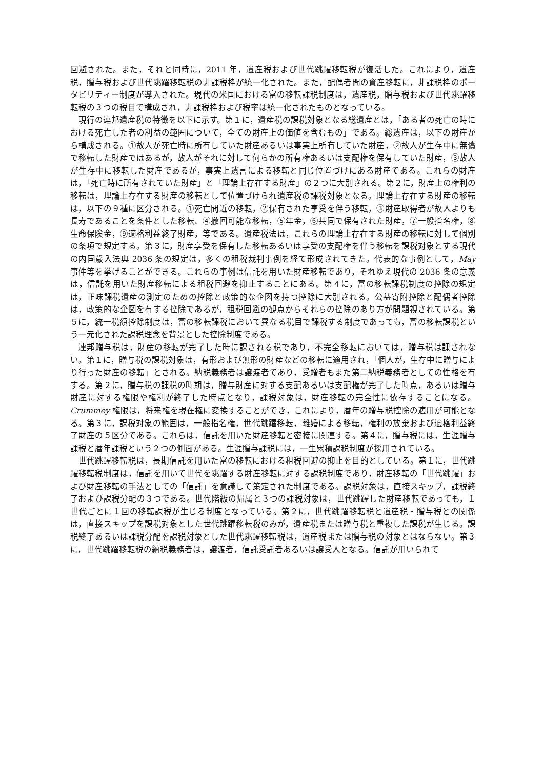回避された。また，それと同時に，2011 年，遺産税および世代跳躍移転税が復活した。これにより，遺産税，贈与税および世代跳躍移転税の非課税枠が統一化された。また，配偶者間の資産移転に，非課税枠のポータビリティー制度が導入された。現代の米国における富の移転課税制度は，遺産税，贈与税および世代跳躍移転税の３つの税目で構成され，非課税枠および税率は統一化されたものとなっている。
現行の連邦遺産税の特徴を以下に示す。第１に，遺産税の課税対象となる総遺産とは，「ある者の死亡の時における死亡した者の利益の範囲について，全ての財産上の価値を含むもの」である。総遺産は，以下の財産から構成される。①故人が死亡時に所有していた財産あるいは事実上所有していた財産，②故人が生存中に無償で移転した財産ではあるが，故人がそれに対して何らかの所有権あるいは支配権を保有していた財産，③故人が生存中に移転した財産であるが，事実上遺言による移転と同じ位置づけにある財産である。これらの財産は，「死亡時に所有されていた財産」と「理論上存在する財産」の２つに大別される。第２に，財産上の権利の移転は，理論上存在する財産の移転として位置づけられ遺産税の課税対象となる。理論上存在する財産の移転は，以下の９種に区分される。①死亡間近の移転，②保有された享受を伴う移転，③財産取得者が故人よりも長寿であることを条件とした移転、④撤回可能な移転，⑤年金，⑥共同で保有された財産，⑦一般指名権，⑧生命保険金，⑨適格利益終了財産，等である。遺産税法は，これらの理論上存在する財産の移転に対して個別の条項で規定する。第３に，財産享受を保有した移転あるいは享受の支配権を伴う移転を課税対象とする現代の内国歳入法典 2036 条の規定は，多くの租税裁判事例を経て形成されてきた。代表的な事例として，May 事件等を挙げることができる。これらの事例は信託を用いた財産移転であり，それゆえ現代の 2036 条の意義は，信託を用いた財産移転による租税回避を抑止することにある。第４に，富の移転課税制度の控除の規定は，正味課税遺産の測定のための控除と政策的な企図を持つ控除に大別される。公益寄附控除と配偶者控除は，政策的な企図を有する控除であるが，租税回避の観点からそれらの控除のあり方が問題視されている。第５に，統一税額控除制度は，富の移転課税において異なる税目で課税する制度であっても，富の移転課税という一元化された課税理念を背景とした控除制度である。
連邦贈与税は，財産の移転が完了した時に課される税であり，不完全移転においては，贈与税は課されない。第１に，贈与税の課税対象は，有形および無形の財産などの移転に適用され，「個人が，生存中に贈与により行った財産の移転」とされる。納税義務者は譲渡者であり，受贈者もまた第二納税義務者としての性格を有する。第２に，贈与税の課税の時期は，贈与財産に対する支配あるいは支配権が完了した時点，あるいは贈与財産に対する権限や権利が終了した時点となり，課税対象は，財産移転の完全性に依存することになる。Crummey 権限は，将来権を現在権に変換することができ，これにより，暦年の贈与税控除の適用が可能となる。第３に，課税対象の範囲は，一般指名権，世代跳躍移転，離婚による移転，権利の放棄および適格利益終了財産の５区分である。これらは，信託を用いた財産移転と密接に関連する。第４に，贈与税には，生涯贈与課税と暦年課税という２つの側面がある。生涯贈与課税には，一生累積課税制度が採用されている。
世代跳躍移転税は，長期信託を用いた富の移転における租税回避の抑止を目的としている。第１に，世代跳躍移転税制度は，信託を用いて世代を跳躍する財産移転に対する課税制度であり，財産移転の「世代跳躍」および財産移転の手法としての「信託」を意識して策定された制度である。課税対象は，直接スキップ，課税終了および課税分配の３つである。世代階級の帰属と３つの課税対象は，世代跳躍した財産移転であっても，１世代ごとに１回の移転課税が生じる制度となっている。第２に，世代跳躍移転税と遺産税・贈与税との関係は，直接スキップを課税対象とした世代跳躍移転税のみが，遺産税または贈与税と重複した課税が生じる。課税終了あるいは課税分配を課税対象とした世代跳躍移転税は，遺産税または贈与税の対象とはならない。第３に，世代跳躍移転税の納税義務者は，譲渡者，信託受託者あるいは譲受人となる。信託が用いられて